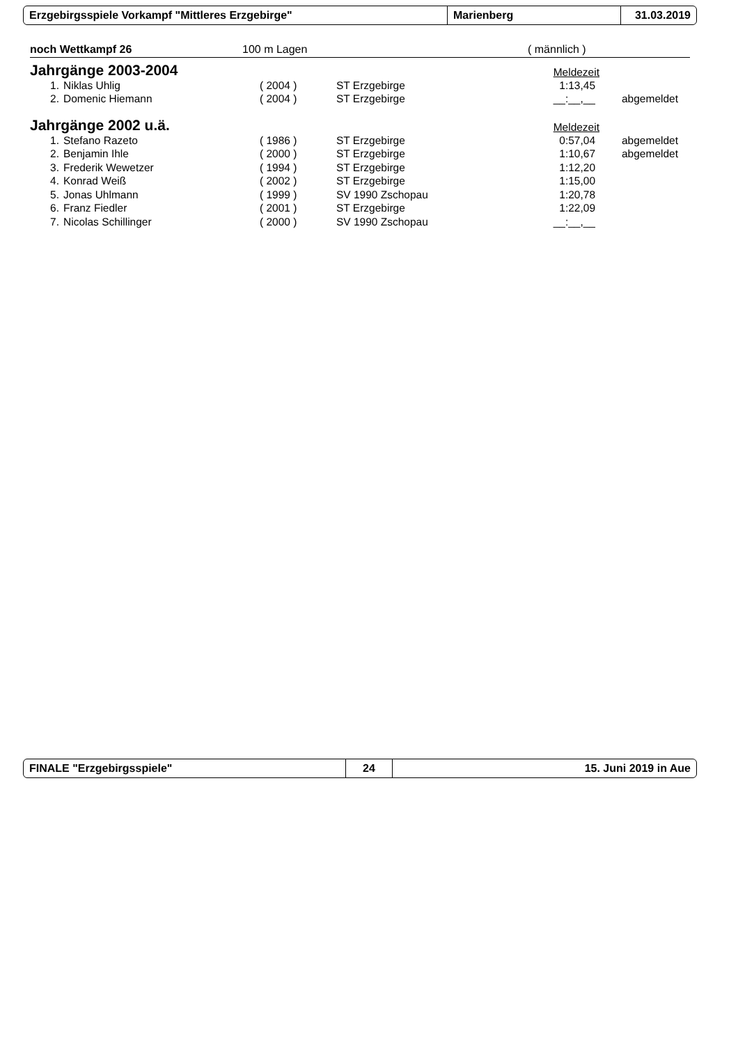Erzgebirgsspiele Vorkampf "Mittleres Erzgebirge" Marienberg 31.03.2019
noch Wettkampf 26 100 m Lagen ( männlich )
Jahrgänge 2003-2004
Meldezeit
| 1. | Niklas Uhlig | ( 2004 ) | ST Erzgebirge | 1:13,45 | | |
| 2. | Domenic Hiemann | ( 2004 ) | ST Erzgebirge | __:__,__ | | abgemeldet |
Jahrgänge 2002 u.ä.
Meldezeit
| 1. | Stefano Razeto | ( 1986 ) | ST Erzgebirge | 0:57,04 | | abgemeldet |
| 2. | Benjamin Ihle | ( 2000 ) | ST Erzgebirge | 1:10,67 | | abgemeldet |
| 3. | Frederik Wewetzer | ( 1994 ) | ST Erzgebirge | 1:12,20 | | |
| 4. | Konrad Weiß | ( 2002 ) | ST Erzgebirge | 1:15,00 | | |
| 5. | Jonas Uhlmann | ( 1999 ) | SV 1990 Zschopau | 1:20,78 | | |
| 6. | Franz Fiedler | ( 2001 ) | ST Erzgebirge | 1:22,09 | | |
| 7. | Nicolas Schillinger | ( 2000 ) | SV 1990 Zschopau | __:__,__ | | |
FINALE "Erzgebirgsspiele" 24 15. Juni 2019 in Aue